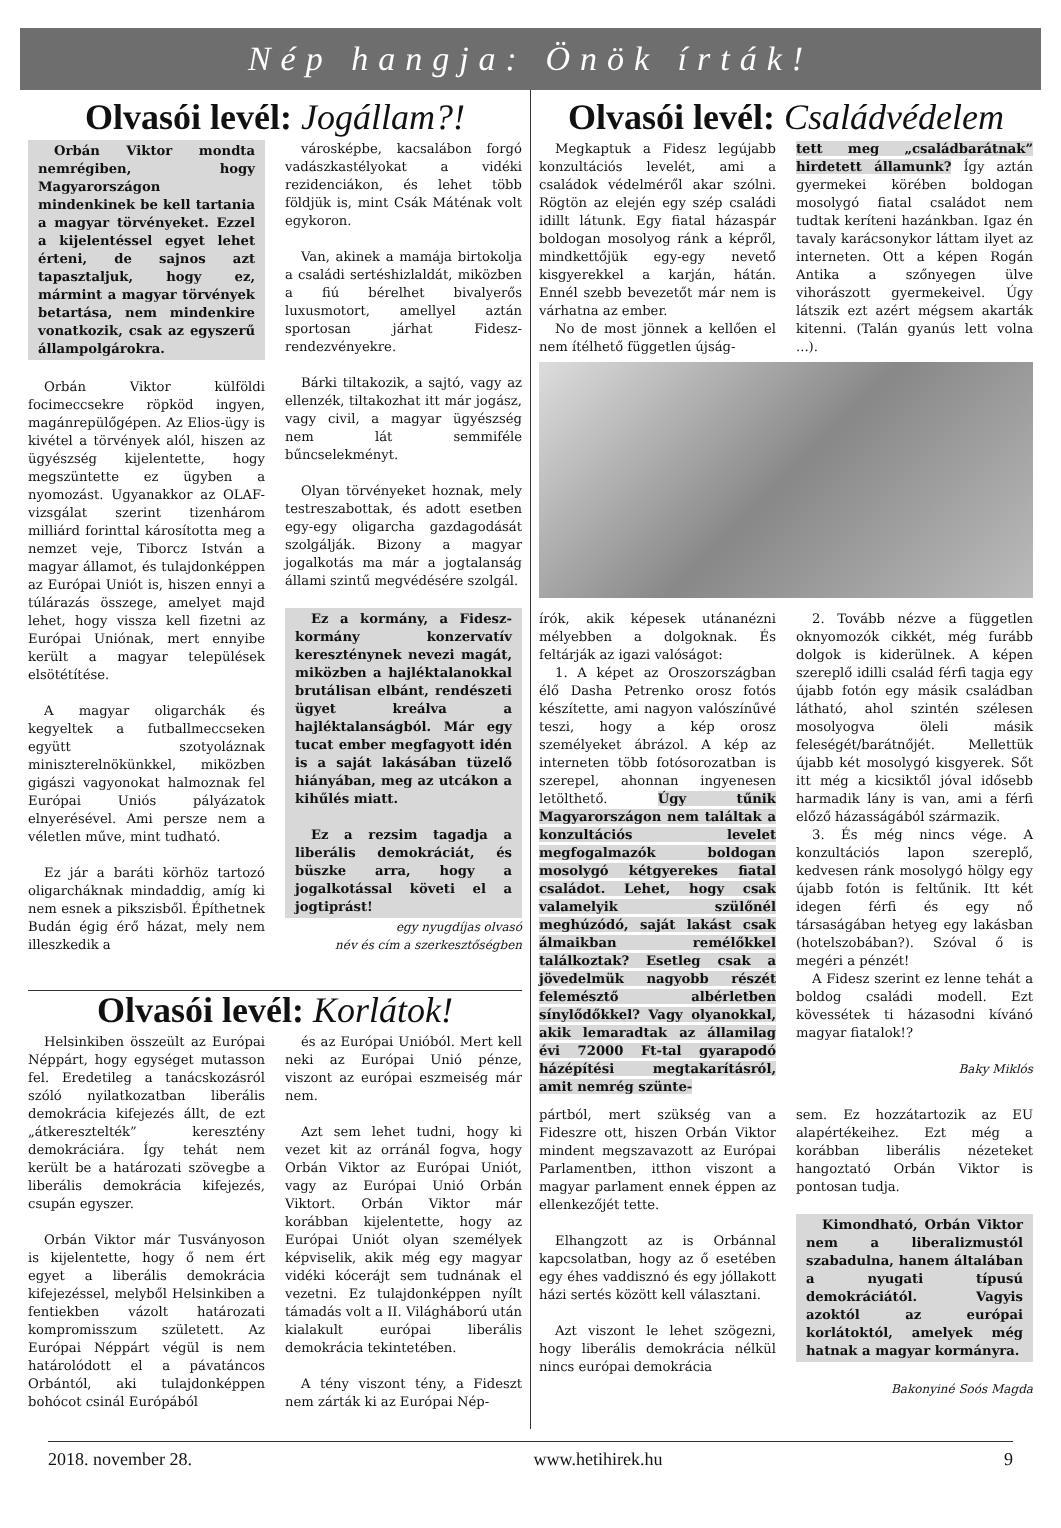Nép hangja: Önök írták!
Olvasói levél: Jogállam?!
Orbán Viktor mondta nemrégiben, hogy Magyarországon mindenkinek be kell tartania a magyar törvényeket. Ezzel a kijelentéssel egyet lehet érteni, de sajnos azt tapasztaljuk, hogy ez, mármint a magyar törvények betartása, nem mindenkire vonatkozik, csak az egyszerű állampolgárokra.
Orbán Viktor külföldi focimeccsekre röpköd ingyen, magánrepülőgépen. Az Elios-ügy is kivétel a törvények alól, hiszen az ügyészség kijelentette, hogy megszüntette ez ügyben a nyomozást. Ugyanakkor az OLAF-vizsgálat szerint tizenhárom milliárd forinttal károsította meg a nemzet veje, Tiborcz István a magyar államot, és tulajdonképpen az Európai Uniót is, hiszen ennyi a túlárazás összege, amelyet majd lehet, hogy vissza kell fizetni az Európai Uniónak, mert ennyibe került a magyar települések elsötétítése.
A magyar oligarchák és kegyeltek a futballmeccseken együtt szotyoláznak miniszterelnökünkkel, miközben gigászi vagyonokat halmoznak fel Európai Uniós pályázatok elnyerésével. Ami persze nem a véletlen műve, mint tudható.
Ez jár a baráti körhöz tartozó oligarcháknak mindaddig, amíg ki nem esnek a pikszisből. Építhetnek Budán égig érő házat, mely nem illeszkedik a
városképbe, kacsalábon forgó vadászkastélyokat a vidéki rezidenciákon, és lehet több földjük is, mint Csák Máténak volt egykoron.
Van, akinek a mamája birtokolja a családi sertéshizlaldát, miközben a fiú bérelhet bivalyerős luxusmotort, amellyel aztán sportosan járhat Fidesz-rendezvényekre.
Bárki tiltakozik, a sajtó, vagy az ellenzék, tiltakozhat itt már jogász, vagy civil, a magyar ügyészség nem lát semmiféle bűncselekményt.
Olyan törvényeket hoznak, mely testreszabottak, és adott esetben egy-egy oligarcha gazdagodását szolgálják. Bizony a magyar jogalkotás ma már a jogtalanság állami szintű megvédésére szolgál.
Ez a kormány, a Fidesz-kormány konzervatív kereszténynek nevezi magát, miközben a hajléktalanokkal brutálisan elbánt, rendészeti ügyet kreálva a hajléktalanságból. Már egy tucat ember megfagyott idén is a saját lakásában tüzelő hiányában, meg az utcákon a kihűlés miatt.
Ez a rezsim tagadja a liberális demokráciát, és büszke arra, hogy a jogalkotással követi el a jogtiprást!
egy nyugdíjas olvasó
név és cím a szerkesztőségben
Olvasói levél: Korlátok!
Helsinkiben összeült az Európai Néppárt, hogy egységet mutasson fel. Eredetileg a tanácskozásról szóló nyilatkozatban liberális demokrácia kifejezés állt, de ezt „átkeresztelték” keresztény demokráciára. Így tehát nem került be a határozati szövegbe a liberális demokrácia kifejezés, csupán egyszer.
Orbán Viktor már Tusványoson is kijelentette, hogy ő nem ért egyet a liberális demokrácia kifejezéssel, melyből Helsinkiben a fentiekben vázolt határozati kompromisszum született. Az Európai Néppárt végül is nem határolódott el a pávatáncos Orbántól, aki tulajdonképpen bohócot csinál Európából
és az Európai Unióból. Mert kell neki az Európai Unió pénze, viszont az európai eszmeiség már nem.
Azt sem lehet tudni, hogy ki vezet kit az orránál fogva, hogy Orbán Viktor az Európai Uniót, vagy az Európai Unió Orbán Viktort. Orbán Viktor már korábban kijelentette, hogy az Európai Uniót olyan személyek képviselik, akik még egy magyar vidéki kócerájt sem tudnának el vezetni. Ez tulajdonképpen nyílt támadás volt a II. Világháború után kialakult európai liberális demokrácia tekintetében.
A tény viszont tény, a Fideszt nem zárták ki az Európai Nép-
Olvasói levél: Családvédelem
Megkaptuk a Fidesz legújabb konzultációs levelét, ami a családok védelméről akar szólni. Rögtön az elején egy szép családi idillt látunk. Egy fiatal házaspár boldogan mosolyog ránk a képről, mindkettőjük egy-egy nevető kisgyerekkel a karján, hátán. Ennél szebb bevezetőt már nem is várhatna az ember.
No de most jönnek a kellően el nem ítélhető független újság-
tett meg „családbarátnak” hirdetett államunk? Így aztán gyermekei körében boldogan mosolygó fiatal családot nem tudtak keríteni hazánkban. Igaz én tavaly karácsonykor láttam ilyet az interneten. Ott a képen Rogán Antika a szőnyegen ülve vihorászott gyermekeivel. Úgy látszik ezt azért mégsem akarták kitenni. (Talán gyanús lett volna ...).
írók, akik képesek utánanézni mélyebben a dolgoknak. És feltárják az igazi valóságot:
1. A képet az Oroszországban élő Dasha Petrenko orosz fotós készítette, ami nagyon valószínűvé teszi, hogy a kép orosz személyeket ábrázol. A kép az interneten több fotósorozatban is szerepel, ahonnan ingyenesen letölthető. Úgy tűnik Magyarországon nem találtak a konzultációs levelet megfogalmazók boldogan mosolygó kétgyerekes fiatal családot. Lehet, hogy csak valamelyik szülőnél meghúzódó, saját lakást csak álmaikban remélőkkel találkoztak? Esetleg csak a jövedelmük nagyobb részét felemésztő albérletben sínylődőkkel? Vagy olyanokkal, akik lemaradtak az államilag évi 72000 Ft-tal gyarapodó házépítési megtakarításról, amit nemrég szünte-
2. Tovább nézve a független oknyomozók cikkét, még furább dolgok is kiderülnek. A képen szereplő idilli család férfi tagja egy újabb fotón egy másik családban látható, ahol szintén szélesen mosolyogva öleli másik feleségét/barátnőjét. Mellettük újabb két mosolygó kisgyerek. Sőt itt még a kicsiktől jóval idősebb harmadik lány is van, ami a férfi előző házasságából származik.
3. És még nincs vége. A konzultációs lapon szereplő, kedvesen ránk mosolygó hölgy egy újabb fotón is feltűnik. Itt két idegen férfi és egy nő társaságában hetyeg egy lakásban (hotelszobában?). Szóval ő is megéri a pénzét!
A Fidesz szerint ez lenne tehát a boldog családi modell. Ezt kövessétek ti házasodni kívánó magyar fiatalok!?
Baky Miklós
pártból, mert szükség van a Fideszre ott, hiszen Orbán Viktor mindent megszavazott az Európai Parlamentben, itthon viszont a magyar parlament ennek éppen az ellenkezőjét tette.
Elhangzott az is Orbánnal kapcsolatban, hogy az ő esetében egy éhes vaddisznó és egy jóllakott házi sertés között kell választani.
Azt viszont le lehet szögezni, hogy liberális demokrácia nélkül nincs európai demokrácia
sem. Ez hozzátartozik az EU alapértékeihez. Ezt még a korábban liberális nézeteket hangoztató Orbán Viktor is pontosan tudja.
Kimondható, Orbán Viktor nem a liberalizmustól szabadulna, hanem általában a nyugati típusú demokráciától. Vagyis azoktól az európai korlátoktól, amelyek még hatnak a magyar kormányra.
Bakonyiné Soós Magda
2018. november 28. www.hetihirek.hu 9